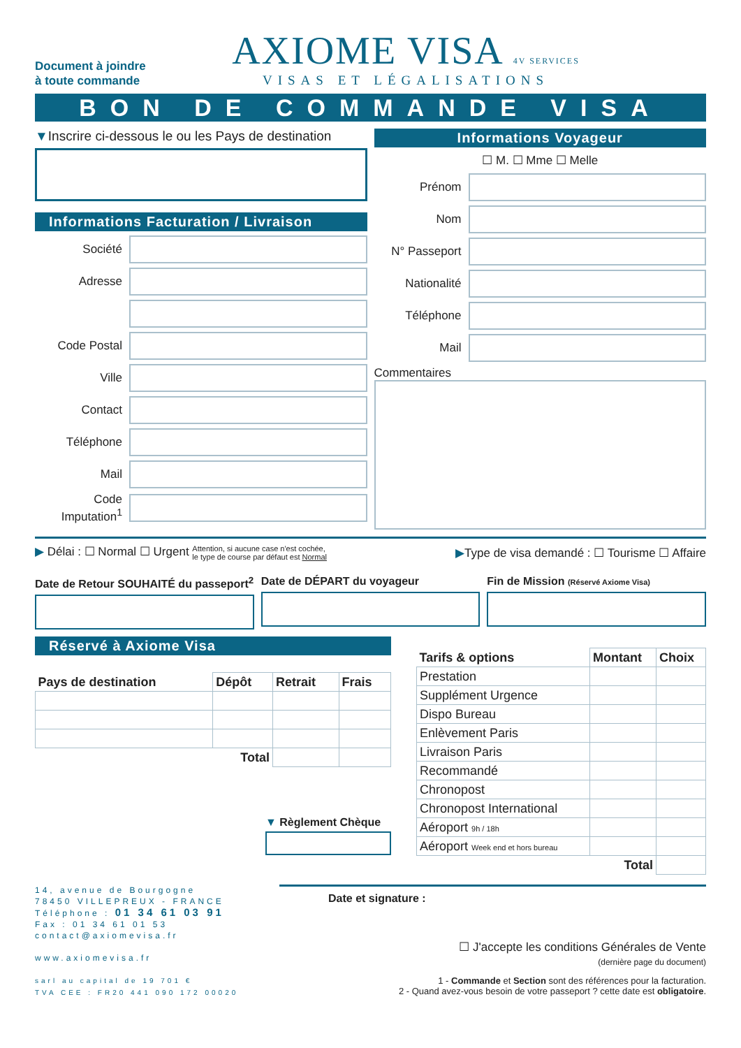Document à joindre
à toute commande
AXIOME VISA 4V SERVICES
VISAS ET LÉGALISATIONS
BON DE COMMANDE VISA
▼Inscrire ci-dessous le ou les Pays de destination
Informations Facturation / Livraison
Société
Adresse
Code Postal
Ville
Contact
Téléphone
Mail
Code Imputation<sup>1</sup>
Informations Voyageur
☐ M. ☐ Mme ☐ Melle
Prénom
Nom
N° Passeport
Nationalité
Téléphone
Mail
Commentaires
▶ Délai : ☐ Normal ☐ Urgent Attention, si aucune case n'est cochée,
le type de course par défaut est Normal
▶Type de visa demandé : ☐ Tourisme ☐ Affaire
Date de Retour SOUHAITÉ du passeport<sup>2</sup>
Date de DÉPART du voyageur Fin de Mission (Réservé Axiome Visa)
Réservé à Axiome Visa
| Pays de destination | Dépôt | Retrait | Frais |
| --- | --- | --- | --- |
| Total | | | |
▼ Règlement Chèque
| Tarifs & options | Montant | Choix |
| --- | --- | --- |
| Prestation | | |
| Supplément Urgence | | |
| Dispo Bureau | | |
| Enlèvement Paris | | |
| Livraison Paris | | |
| Recommandé | | |
| Chronopost | | |
| Chronopost International | | |
| Aéroport 9h / 18h | | |
| Aéroport Week end et hors bureau | | |
| Total | | |
14, avenue de Bourgogne
78450 VILLEPREUX - FRANCE
Téléphone : 01 34 61 03 91
Fax : 01 34 61 01 53
contact@axiomevisa.fr
www.axiomevisa.fr
sarl au capital de 19 701 €
TVA CEE : FR20 441 090 172 00020
Date et signature :
☐ J'accepte les conditions Générales de Vente
(dernière page du document)
1 - Commande et Section sont des références pour la facturation.
2 - Quand avez-vous besoin de votre passeport ? cette date est obligatoire.